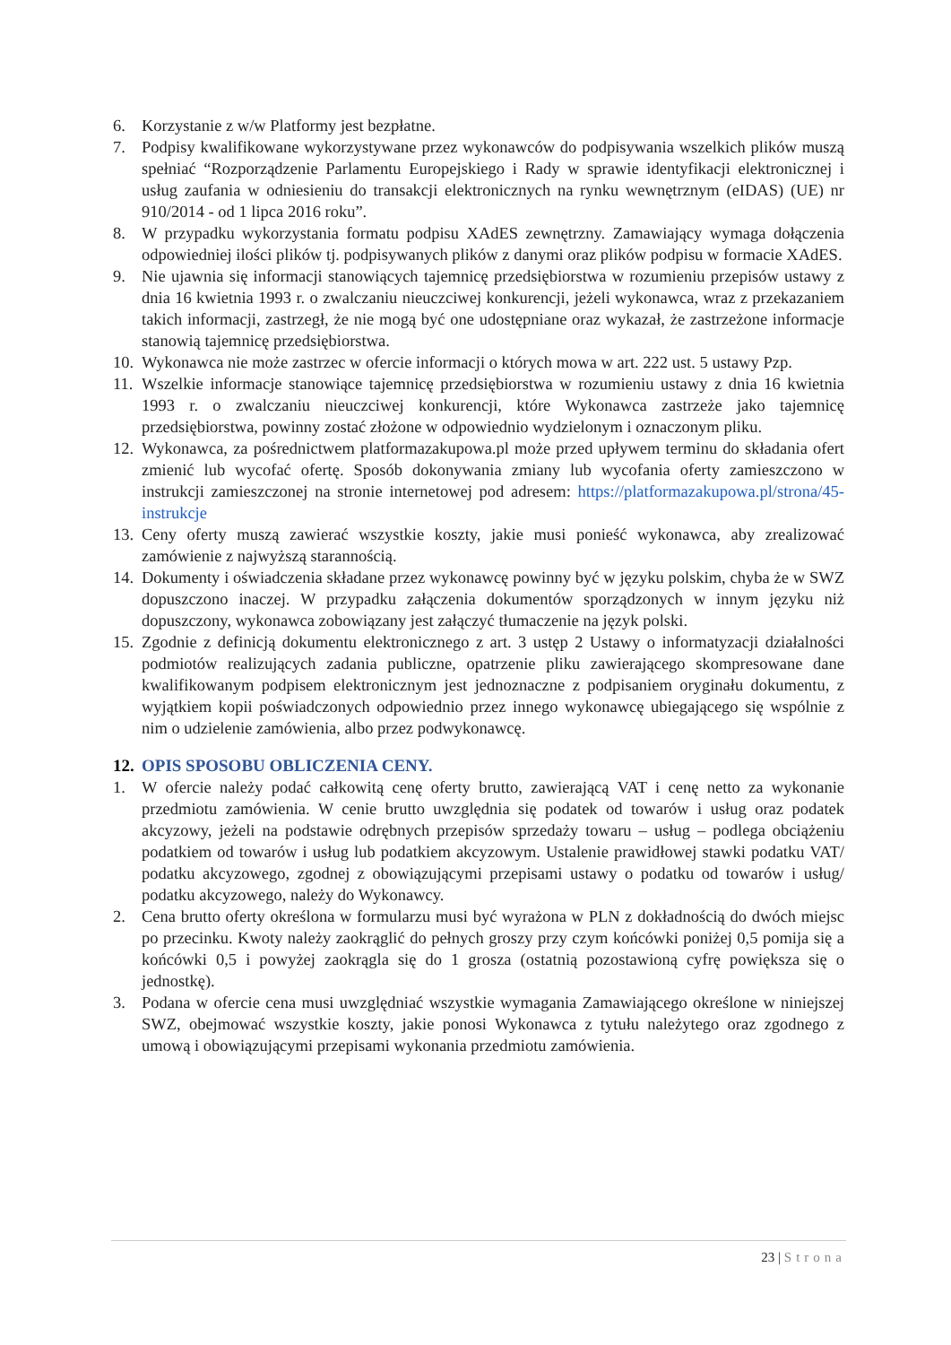6. Korzystanie z w/w Platformy jest bezpłatne.
7. Podpisy kwalifikowane wykorzystywane przez wykonawców do podpisywania wszelkich plików muszą spełniać “Rozporządzenie Parlamentu Europejskiego i Rady w sprawie identyfikacji elektronicznej i usług zaufania w odniesieniu do transakcji elektronicznych na rynku wewnętrznym (eIDAS) (UE) nr 910/2014 - od 1 lipca 2016 roku”.
8. W przypadku wykorzystania formatu podpisu XAdES zewnętrzny. Zamawiający wymaga dołączenia odpowiedniej ilości plików tj. podpisywanych plików z danymi oraz plików podpisu w formacie XAdES.
9. Nie ujawnia się informacji stanowiących tajemnicę przedsiębiorstwa w rozumieniu przepisów ustawy z dnia 16 kwietnia 1993 r. o zwalczaniu nieuczciwej konkurencji, jeżeli wykonawca, wraz z przekazaniem takich informacji, zastrzegł, że nie mogą być one udostępniane oraz wykazał, że zastrzeżone informacje stanowią tajemnicę przedsiębiorstwa.
10. Wykonawca nie może zastrzec w ofercie informacji o których mowa w art. 222 ust. 5 ustawy Pzp.
11. Wszelkie informacje stanowiące tajemnicę przedsiębiorstwa w rozumieniu ustawy z dnia 16 kwietnia 1993 r. o zwalczaniu nieuczciwej konkurencji, które Wykonawca zastrzeże jako tajemnicę przedsiębiorstwa, powinny zostać złożone w odpowiednio wydzielonym i oznaczonym pliku.
12. Wykonawca, za pośrednictwem platformazakupowa.pl może przed upływem terminu do składania ofert zmienić lub wycofać ofertę. Sposób dokonywania zmiany lub wycofania oferty zamieszczono w instrukcji zamieszczonej na stronie internetowej pod adresem: https://platformazakupowa.pl/strona/45-instrukcje
13. Ceny oferty muszą zawierać wszystkie koszty, jakie musi ponieść wykonawca, aby zrealizować zamówienie z najwyższą starannością.
14. Dokumenty i oświadczenia składane przez wykonawcę powinny być w języku polskim, chyba że w SWZ dopuszczono inaczej. W przypadku załączenia dokumentów sporządzonych w innym języku niż dopuszczony, wykonawca zobowiązany jest załączyć tłumaczenie na język polski.
15. Zgodnie z definicją dokumentu elektronicznego z art. 3 ustęp 2 Ustawy o informatyzacji działalności podmiotów realizujących zadania publiczne, opatrzenie pliku zawierającego skompresowane dane kwalifikowanym podpisem elektronicznym jest jednoznaczne z podpisaniem oryginału dokumentu, z wyjątkiem kopii poświadczonych odpowiednio przez innego wykonawcę ubiegającego się wspólnie z nim o udzielenie zamówienia, albo przez podwykonawcę.
12. OPIS SPOSOBU OBLICZENIA CENY.
1. W ofercie należy podać całkowitą cenę oferty brutto, zawierającą VAT i cenę netto za wykonanie przedmiotu zamówienia. W cenie brutto uwzględnia się podatek od towarów i usług oraz podatek akcyzowy, jeżeli na podstawie odrębnych przepisów sprzedaży towaru – usług – podlega obciążeniu podatkiem od towarów i usług lub podatkiem akcyzowym. Ustalenie prawidłowej stawki podatku VAT/ podatku akcyzowego, zgodnej z obowiązującymi przepisami ustawy o podatku od towarów i usług/ podatku akcyzowego, należy do Wykonawcy.
2. Cena brutto oferty określona w formularzu musi być wyrażona w PLN z dokładnością do dwóch miejsc po przecinku. Kwoty należy zaokrąglić do pełnych groszy przy czym końcówki poniżej 0,5 pomija się a końcówki 0,5 i powyżej zaokrągla się do 1 grosza (ostatnią pozostawioną cyfrę powiększa się o jednostkę).
3. Podana w ofercie cena musi uwzględniać wszystkie wymagania Zamawiającego określone w niniejszej SWZ, obejmować wszystkie koszty, jakie ponosi Wykonawca z tytułu należytego oraz zgodnego z umową i obowiązującymi przepisami wykonania przedmiotu zamówienia.
23 | Strona